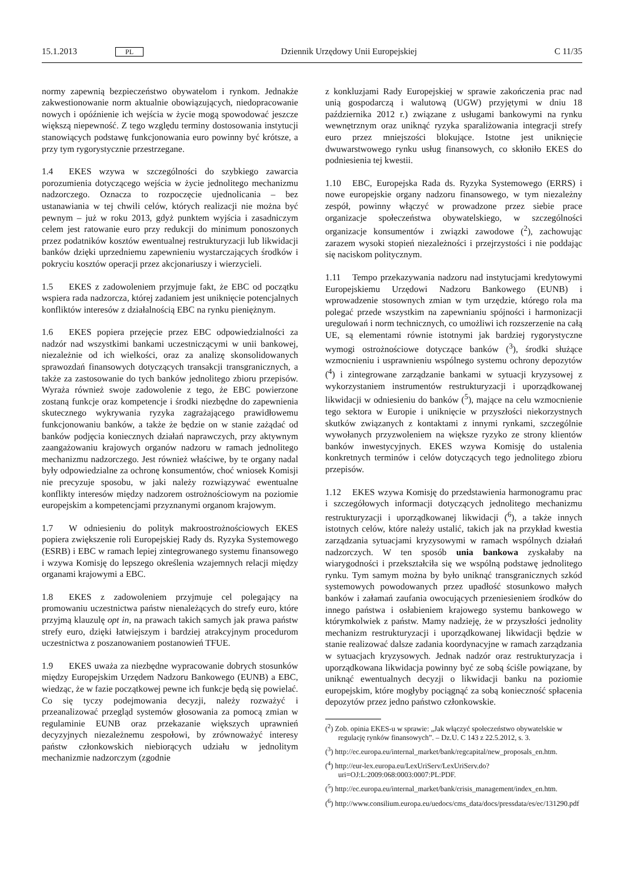15.1.2013 PL Dziennik Urzędowy Unii Europejskiej C 11/35
normy zapewnią bezpieczeństwo obywatelom i rynkom. Jednakże zakwestionowanie norm aktualnie obowiązujących, niedopracowanie nowych i opóźnienie ich wejścia w życie mogą spowodować jeszcze większą niepewność. Z tego względu terminy dostosowania instytucji stanowiących podstawę funkcjonowania euro powinny być krótsze, a przy tym rygorystycznie przestrzegane.
1.4 EKES wzywa w szczególności do szybkiego zawarcia porozumienia dotyczącego wejścia w życie jednolitego mechanizmu nadzorczego. Oznacza to rozpoczęcie ujednolicania – bez ustanawiania w tej chwili celów, których realizacji nie można być pewnym – już w roku 2013, gdyż punktem wyjścia i zasadniczym celem jest ratowanie euro przy redukcji do minimum ponoszonych przez podatników kosztów ewentualnej restrukturyzacji lub likwidacji banków dzięki uprzedniemu zapewnieniu wystarczających środków i pokryciu kosztów operacji przez akcjonariuszy i wierzycieli.
1.5 EKES z zadowoleniem przyjmuje fakt, że EBC od początku wspiera rada nadzorcza, której zadaniem jest uniknięcie potencjalnych konfliktów interesów z działalnością EBC na rynku pieniężnym.
1.6 EKES popiera przejęcie przez EBC odpowiedzialności za nadzór nad wszystkimi bankami uczestniczącymi w unii bankowej, niezależnie od ich wielkości, oraz za analizę skonsolidowanych sprawozdań finansowych dotyczących transakcji transgranicznych, a także za zastosowanie do tych banków jednolitego zbioru przepisów. Wyraża również swoje zadowolenie z tego, że EBC powierzone zostaną funkcje oraz kompetencje i środki niezbędne do zapewnienia skutecznego wykrywania ryzyka zagrażającego prawidłowemu funkcjonowaniu banków, a także że będzie on w stanie zażądać od banków podjęcia koniecznych działań naprawczych, przy aktywnym zaangażowaniu krajowych organów nadzoru w ramach jednolitego mechanizmu nadzorczego. Jest również właściwe, by te organy nadal były odpowiedzialne za ochronę konsumentów, choć wniosek Komisji nie precyzuje sposobu, w jaki należy rozwiązywać ewentualne konflikty interesów między nadzorem ostrożnościowym na poziomie europejskim a kompetencjami przyznanymi organom krajowym.
1.7 W odniesieniu do polityk makroostrożnościowych EKES popiera zwiększenie roli Europejskiej Rady ds. Ryzyka Systemowego (ESRB) i EBC w ramach lepiej zintegrowanego systemu finansowego i wzywa Komisję do lepszego określenia wzajemnych relacji między organami krajowymi a EBC.
1.8 EKES z zadowoleniem przyjmuje cel polegający na promowaniu uczestnictwa państw nienależących do strefy euro, które przyjmą klauzulę opt in, na prawach takich samych jak prawa państw strefy euro, dzięki łatwiejszym i bardziej atrakcyjnym procedurom uczestnictwa z poszanowaniem postanowień TFUE.
1.9 EKES uważa za niezbędne wypracowanie dobrych stosunków między Europejskim Urzędem Nadzoru Bankowego (EUNB) a EBC, wiedząc, że w fazie początkowej pewne ich funkcje będą się powielać. Co się tyczy podejmowania decyzji, należy rozważyć i przeanalizować przegląd systemów głosowania za pomocą zmian w regulaminie EUNB oraz przekazanie większych uprawnień decyzyjnych niezależnemu zespołowi, by zrównoważyć interesy państw członkowskich niebiorących udziału w jednolitym mechanizmie nadzorczym (zgodnie
z konkluzjami Rady Europejskiej w sprawie zakończenia prac nad unią gospodarczą i walutową (UGW) przyjętymi w dniu 18 października 2012 r.) związane z usługami bankowymi na rynku wewnętrznym oraz uniknąć ryzyka sparaliżowania integracji strefy euro przez mniejszości blokujące. Istotne jest uniknięcie dwuwarstwowego rynku usług finansowych, co skłoniło EKES do podniesienia tej kwestii.
1.10 EBC, Europejska Rada ds. Ryzyka Systemowego (ERRS) i nowe europejskie organy nadzoru finansowego, w tym niezależny zespół, powinny włączyć w prowadzone przez siebie prace organizacje społeczeństwa obywatelskiego, w szczególności organizacje konsumentów i związki zawodowe (<sup>2</sup>), zachowując zarazem wysoki stopień niezależności i przejrzystości i nie poddając się naciskom politycznym.
1.11 Tempo przekazywania nadzoru nad instytucjami kredytowymi Europejskiemu Urzędowi Nadzoru Bankowego (EUNB) i wprowadzenie stosownych zmian w tym urzędzie, którego rola ma polegać przede wszystkim na zapewnianiu spójności i harmonizacji uregulowań i norm technicznych, co umożliwi ich rozszerzenie na całą UE, są elementami równie istotnymi jak bardziej rygorystyczne wymogi ostrożnościowe dotyczące banków (<sup>3</sup>), środki służące wzmocnieniu i usprawnieniu wspólnego systemu ochrony depozytów (<sup>4</sup>) i zintegrowane zarządzanie bankami w sytuacji kryzysowej z wykorzystaniem instrumentów restrukturyzacji i uporządkowanej likwidacji w odniesieniu do banków (<sup>5</sup>), mające na celu wzmocnienie tego sektora w Europie i uniknięcie w przyszłości niekorzystnych skutków związanych z kontaktami z innymi rynkami, szczególnie wywołanych przyzwoleniem na większe ryzyko ze strony klientów banków inwestycyjnych. EKES wzywa Komisję do ustalenia konkretnych terminów i celów dotyczących tego jednolitego zbioru przepisów.
1.12 EKES wzywa Komisję do przedstawienia harmonogramu prac i szczegółowych informacji dotyczących jednolitego mechanizmu restrukturyzacji i uporządkowanej likwidacji (<sup>6</sup>), a także innych istotnych celów, które należy ustalić, takich jak na przykład kwestia zarządzania sytuacjami kryzysowymi w ramach wspólnych działań nadzorczych. W ten sposób unia bankowa zyskałaby na wiarygodności i przekształciła się we wspólną podstawę jednolitego rynku. Tym samym można by było uniknąć transgranicznych szkód systemowych powodowanych przez upadłość stosunkowo małych banków i załamań zaufania owocujących przeniesieniem środków do innego państwa i osłabieniem krajowego systemu bankowego w którymkolwiek z państw. Mamy nadzieję, że w przyszłości jednolity mechanizm restrukturyzacji i uporządkowanej likwidacji będzie w stanie realizować dalsze zadania koordynacyjne w ramach zarządzania w sytuacjach kryzysowych. Jednak nadzór oraz restrukturyzacja i uporządkowana likwidacja powinny być ze sobą ściśle powiązane, by uniknąć ewentualnych decyzji o likwidacji banku na poziomie europejskim, które mogłyby pociągnąć za sobą konieczność spłacenia depozytów przez jedno państwo członkowskie.
(<sup>2</sup>) Zob. opinia EKES-u w sprawie: „Jak włączyć społeczeństwo obywatelskie w regulację rynków finansowych”. – Dz.U. C 143 z 22.5.2012, s. 3.
(<sup>3</sup>) http://ec.europa.eu/internal_market/bank/regcapital/new_proposals_en.htm.
(<sup>4</sup>) http://eur-lex.europa.eu/LexUriServ/LexUriServ.do?uri=OJ:L:2009:068:0003:0007:PL:PDF.
(<sup>5</sup>) http://ec.europa.eu/internal_market/bank/crisis_management/index_en.htm.
(<sup>6</sup>) http://www.consilium.europa.eu/uedocs/cms_data/docs/pressdata/es/ec/131290.pdf